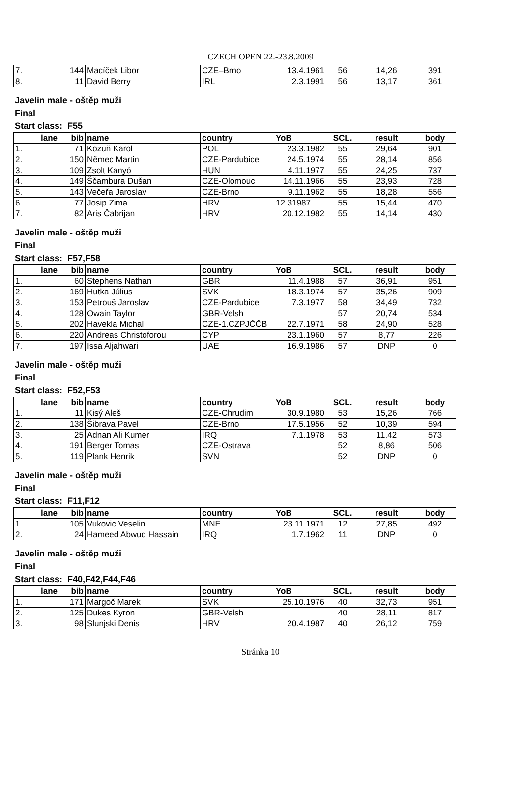CZECH OPEN 22.-23.8.2009
| 7. | | 144 | Macíček Libor | CZE–Brno | 13.4.1961 | 56 | 14,26 | 391 |
| 8. | | 11 | David Berry | IRL | 2.3.1991 | 56 | 13,17 | 361 |
Javelin male - oštěp muži
Final
Start class: F55
| | lane | bib | name | country | YoB | SCL. | result | body |
| --- | --- | --- | --- | --- | --- | --- | --- | --- |
| 1. | | 71 | Kozuň Karol | POL | 23.3.1982 | 55 | 29,64 | 901 |
| 2. | | 150 | Němec Martin | CZE-Pardubice | 24.5.1974 | 55 | 28,14 | 856 |
| 3. | | 109 | Zsolt Kanyó | HUN | 4.11.1977 | 55 | 24,25 | 737 |
| 4. | | 149 | Ščambura Dušan | CZE-Olomouc | 14.11.1966 | 55 | 23,93 | 728 |
| 5. | | 143 | Večeřa Jaroslav | CZE-Brno | 9.11.1962 | 55 | 18,28 | 556 |
| 6. | | 77 | Josip Zima | HRV | 12.31987 | 55 | 15,44 | 470 |
| 7. | | 82 | Aris Čabrijan | HRV | 20.12.1982 | 55 | 14,14 | 430 |
Javelin male - oštěp muži
Final
Start class: F57,F58
| | lane | bib | name | country | YoB | SCL. | result | body |
| --- | --- | --- | --- | --- | --- | --- | --- | --- |
| 1. | | 60 | Stephens Nathan | GBR | 11.4.1988 | 57 | 36,91 | 951 |
| 2. | | 169 | Hutka Július | SVK | 18.3.1974 | 57 | 35,26 | 909 |
| 3. | | 153 | Petrouš Jaroslav | CZE-Pardubice | 7.3.1977 | 58 | 34,49 | 732 |
| 4. | | 128 | Owain Taylor | GBR-Velsh | | 57 | 20,74 | 534 |
| 5. | | 202 | Havekla Michal | CZE-1.CZPJČČB | 22.7.1971 | 58 | 24,90 | 528 |
| 6. | | 220 | Andreas Christoforou | CYP | 23.1.1960 | 57 | 8,77 | 226 |
| 7. | | 197 | Issa Aljahwari | UAE | 16.9.1986 | 57 | DNP | 0 |
Javelin male - oštěp muži
Final
Start class: F52,F53
| | lane | bib | name | country | YoB | SCL. | result | body |
| --- | --- | --- | --- | --- | --- | --- | --- | --- |
| 1. | | 11 | Kisý Aleš | CZE-Chrudim | 30.9.1980 | 53 | 15,26 | 766 |
| 2. | | 138 | Šibrava Pavel | CZE-Brno | 17.5.1956 | 52 | 10,39 | 594 |
| 3. | | 25 | Adnan Ali Kumer | IRQ | 7.1.1978 | 53 | 11,42 | 573 |
| 4. | | 191 | Berger Tomas | CZE-Ostrava | | 52 | 8,86 | 506 |
| 5. | | 119 | Plank Henrik | SVN | | 52 | DNP | 0 |
Javelin male - oštěp muži
Final
Start class: F11,F12
| | lane | bib | name | country | YoB | SCL. | result | body |
| --- | --- | --- | --- | --- | --- | --- | --- | --- |
| 1. | | 105 | Vukovic Veselin | MNE | 23.11.1971 | 12 | 27,85 | 492 |
| 2. | | 24 | Hameed Abwud Hassain | IRQ | 1.7.1962 | 11 | DNP | 0 |
Javelin male - oštěp muži
Final
Start class: F40,F42,F44,F46
| | lane | bib | name | country | YoB | SCL. | result | body |
| --- | --- | --- | --- | --- | --- | --- | --- | --- |
| 1. | | 171 | Margoč Marek | SVK | 25.10.1976 | 40 | 32,73 | 951 |
| 2. | | 125 | Dukes Kyron | GBR-Velsh | | 40 | 28,11 | 817 |
| 3. | | 98 | Slunjski Denis | HRV | 20.4.1987 | 40 | 26,12 | 759 |
Stránka 10